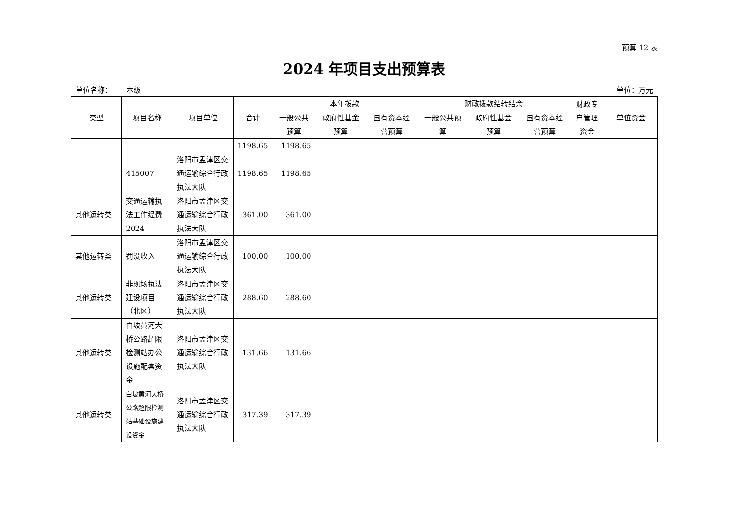预算 12 表
2024 年项目支出预算表
单位名称： 本级 单位：万元
| 类型 | 项目名称 | 项目单位 | 合计 | 本年拨款 | | | 财政拨款结转结余 | | | 财政专户管理资金 | 单位资金 |
| --- | --- | --- | --- | --- | --- | --- | --- | --- | --- | --- | --- |
| | | | | 一般公共预算 | 政府性基金预算 | 国有资本经营预算 | 一般公共预算 | 政府性基金预算 | 国有资本经营预算 | | |
| | | | 1198.65 | 1198.65 | | | | | | | |
| | 415007 | 洛阳市孟津区交通运输综合行政执法大队 | 1198.65 | 1198.65 | | | | | | | |
| 其他运转类 | 交通运输执法工作经费2024 | 洛阳市孟津区交通运输综合行政执法大队 | 361.00 | 361.00 | | | | | | | |
| 其他运转类 | 罚没收入 | 洛阳市孟津区交通运输综合行政执法大队 | 100.00 | 100.00 | | | | | | | |
| 其他运转类 | 非现场执法建设项目（北区） | 洛阳市孟津区交通运输综合行政执法大队 | 288.60 | 288.60 | | | | | | | |
| 其他运转类 | 白坡黄河大桥公路超限检测站办公设施配套资金 | 洛阳市孟津区交通运输综合行政执法大队 | 131.66 | 131.66 | | | | | | | |
| 其他运转类 | 白坡黄河大桥公路超限检测站基础设施建设资金 | 洛阳市孟津区交通运输综合行政执法大队 | 317.39 | 317.39 | | | | | | | |